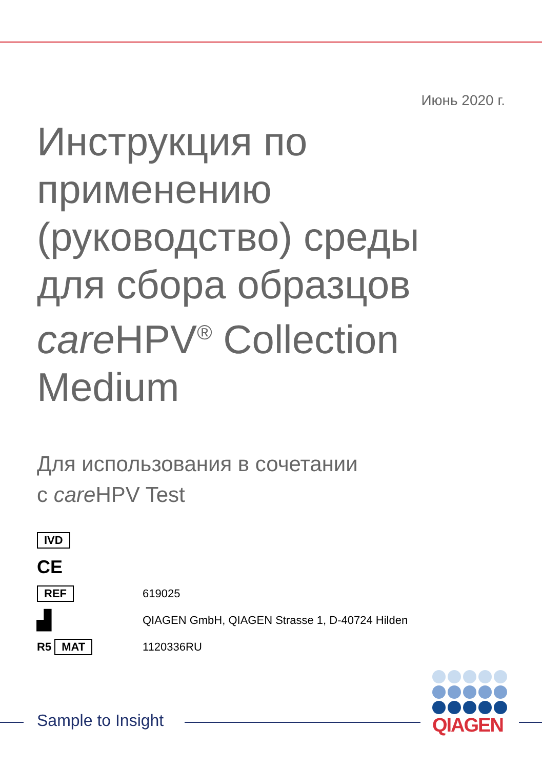Июнь 2020 г.
Инструкция по применению (руководство) среды для сбора образцов care HPV<sup>®</sup> Collection Medium
Для использования в сочетании
с care HPV Test
IVD
CE
REF
619025
▟
QIAGEN GmbH, QIAGEN Strasse 1, D-40724 Hilden
R5 MAT
1120336RU
Sample to Insight
QIAGEN